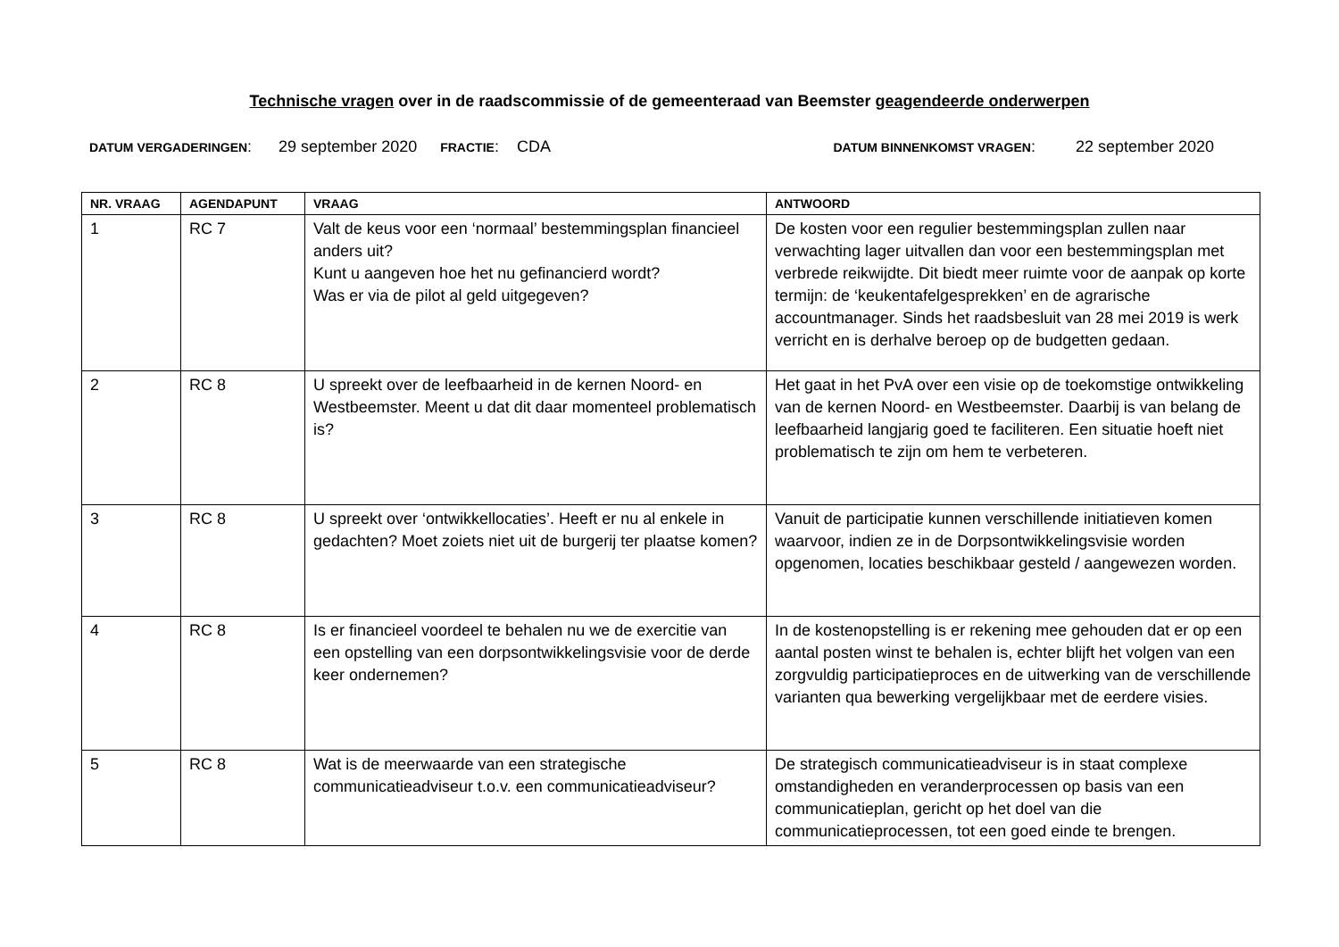Technische vragen over in de raadscommissie of de gemeenteraad van Beemster geagendeerde onderwerpen
DATUM VERGADERINGEN: 29 september 2020 FRACTIE: CDA DATUM BINNENKOMST VRAGEN: 22 september 2020
| NR. VRAAG | AGENDAPUNT | VRAAG | ANTWOORD |
| --- | --- | --- | --- |
| 1 | RC 7 | Valt de keus voor een ‘normaal’ bestemmingsplan financieel anders uit? Kunt u aangeven hoe het nu gefinancierd wordt? Was er via de pilot al geld uitgegeven? | De kosten voor een regulier bestemmingsplan zullen naar verwachting lager uitvallen dan voor een bestemmingsplan met verbrede reikwijdte. Dit biedt meer ruimte voor de aanpak op korte termijn: de ‘keukentafelgesprekken’ en de agrarische accountmanager. Sinds het raadsbesluit van 28 mei 2019 is werk verricht en is derhalve beroep op de budgetten gedaan. |
| 2 | RC 8 | U spreekt over de leefbaarheid in de kernen Noord- en Westbeemster. Meent u dat dit daar momenteel problematisch is? | Het gaat in het PvA over een visie op de toekomstige ontwikkeling van de kernen Noord- en Westbeemster. Daarbij is van belang de leefbaarheid langjarig goed te faciliteren. Een situatie hoeft niet problematisch te zijn om hem te verbeteren. |
| 3 | RC 8 | U spreekt over ‘ontwikkellocaties’. Heeft er nu al enkele in gedachten? Moet zoiets niet uit de burgerij ter plaatse komen? | Vanuit de participatie kunnen verschillende initiatieven komen waarvoor, indien ze in de Dorpsontwikkelingsvisie worden opgenomen, locaties beschikbaar gesteld / aangewezen worden. |
| 4 | RC 8 | Is er financieel voordeel te behalen nu we de exercitie van een opstelling van een dorpsontwikkelingsvisie voor de derde keer ondernemen? | In de kostenopstelling is er rekening mee gehouden dat er op een aantal posten winst te behalen is, echter blijft het volgen van een zorgvuldig participatieproces en de uitwerking van de verschillende varianten qua bewerking vergelijkbaar met de eerdere visies. |
| 5 | RC 8 | Wat is de meerwaarde van een strategische communicatieadviseur t.o.v. een communicatieadviseur? | De strategisch communicatieadviseur is in staat complexe omstandigheden en veranderprocessen op basis van een communicatieplan, gericht op het doel van die communicatieprocessen, tot een goed einde te brengen. |